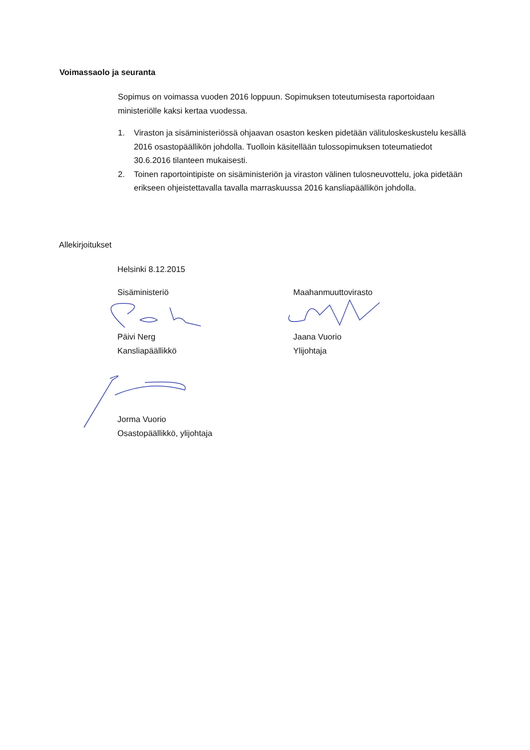Voimassaolo ja seuranta
Sopimus on voimassa vuoden 2016 loppuun. Sopimuksen toteutumisesta raportoidaan ministeriölle kaksi kertaa vuodessa.
1. Viraston ja sisäministeriössä ohjaavan osaston kesken pidetään välituloskeskustelu kesällä 2016 osastopäällikön johdolla. Tuolloin käsitellään tulossopimuksen toteumatiedot 30.6.2016 tilanteen mukaisesti.
2. Toinen raportointipiste on sisäministeriön ja viraston välinen tulosneuvottelu, joka pidetään erikseen ohjeistettavalla tavalla marraskuussa 2016 kansliapäällikön johdolla.
Allekirjoitukset
Helsinki 8.12.2015
Sisäministeriö Maahanmuuttovirasto
Päivi Nerg
Kansliapäällikkö
Jaana Vuorio
Ylijohtaja
Jorma Vuorio
Osastopäällikkö, ylijohtaja